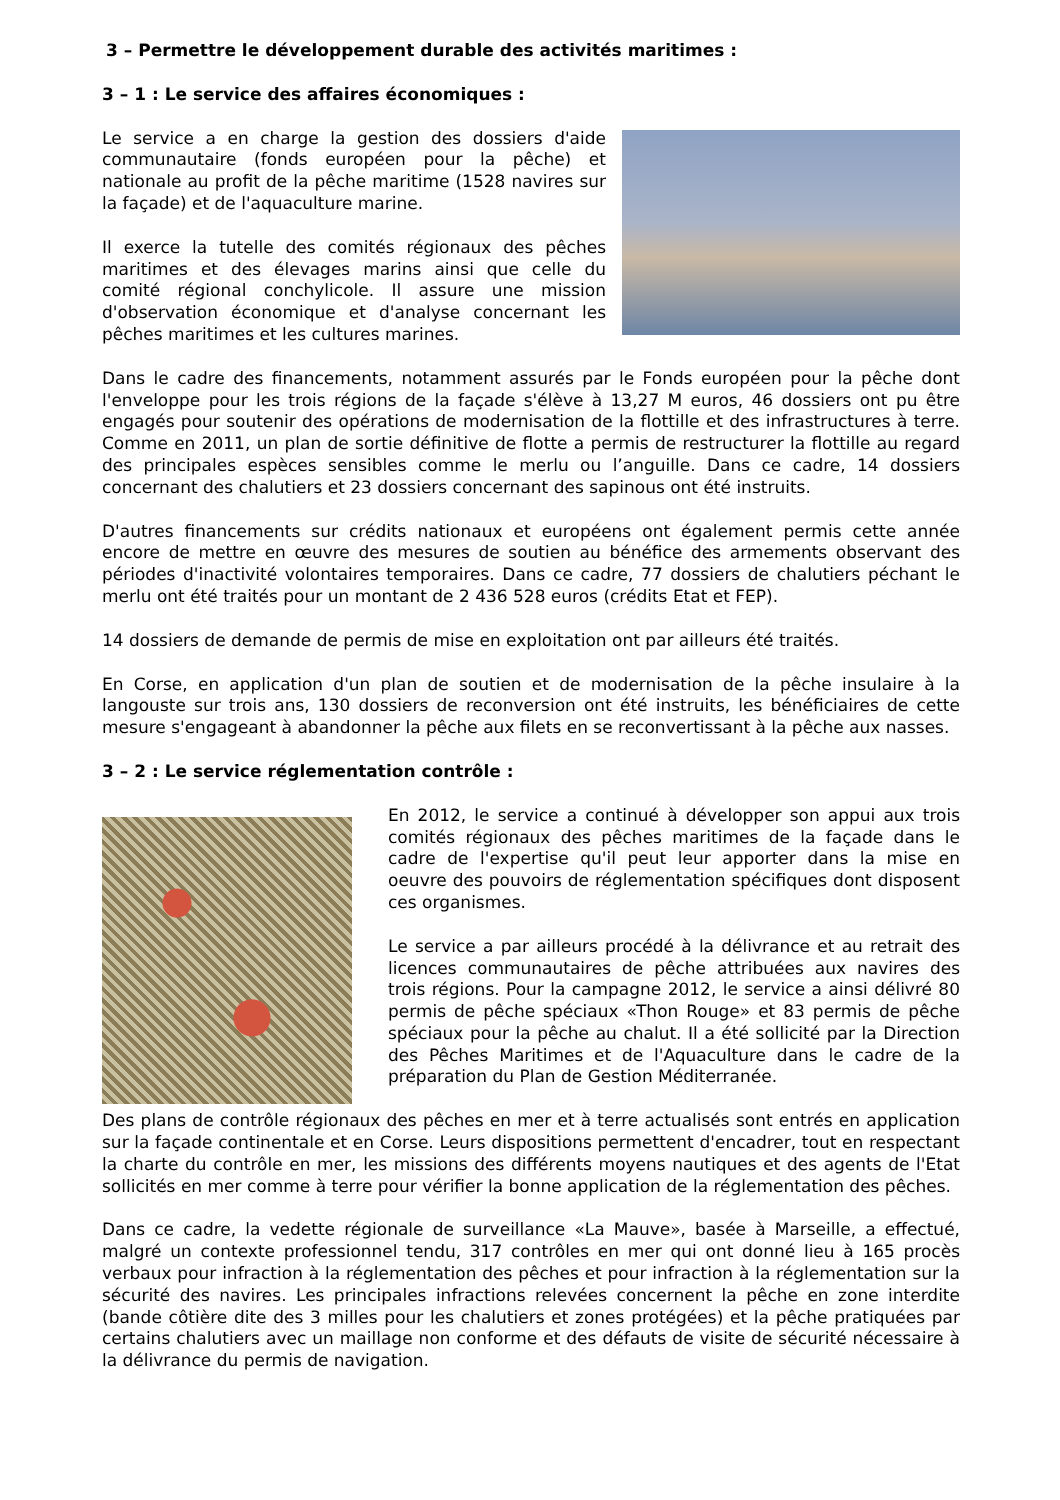3 – Permettre le développement durable des activités maritimes :
3 – 1 : Le service des affaires économiques :
Le service a en charge la gestion des dossiers d'aide communautaire (fonds européen pour la pêche) et nationale au profit de la pêche maritime (1528 navires sur la façade) et de l'aquaculture marine.
Il exerce la tutelle des comités régionaux des pêches maritimes et des élevages marins ainsi que celle du comité régional conchylicole. Il assure une mission d'observation économique et d'analyse concernant les pêches maritimes et les cultures marines.
Dans le cadre des financements, notamment assurés par le Fonds européen pour la pêche dont l'enveloppe pour les trois régions de la façade s'élève à 13,27 M euros, 46 dossiers ont pu être engagés pour soutenir des opérations de modernisation de la flottille et des infrastructures à terre. Comme en 2011, un plan de sortie définitive de flotte a permis de restructurer la flottille au regard des principales espèces sensibles comme le merlu ou l’anguille. Dans ce cadre, 14 dossiers concernant des chalutiers et 23 dossiers concernant des sapinous ont été instruits.
D'autres financements sur crédits nationaux et européens ont également permis cette année encore de mettre en œuvre des mesures de soutien au bénéfice des armements observant des périodes d'inactivité volontaires temporaires. Dans ce cadre, 77 dossiers de chalutiers péchant le merlu ont été traités pour un montant de 2 436 528 euros (crédits Etat et FEP).
14 dossiers de demande de permis de mise en exploitation ont par ailleurs été traités.
En Corse, en application d'un plan de soutien et de modernisation de la pêche insulaire à la langouste sur trois ans, 130 dossiers de reconversion ont été instruits, les bénéficiaires de cette mesure s'engageant à abandonner la pêche aux filets en se reconvertissant à la pêche aux nasses.
3 – 2 : Le service réglementation contrôle :
En 2012, le service a continué à développer son appui aux trois comités régionaux des pêches maritimes de la façade dans le cadre de l'expertise qu'il peut leur apporter dans la mise en oeuvre des pouvoirs de réglementation spécifiques dont disposent ces organismes.
Le service a par ailleurs procédé à la délivrance et au retrait des licences communautaires de pêche attribuées aux navires des trois régions. Pour la campagne 2012, le service a ainsi délivré 80 permis de pêche spéciaux «Thon Rouge» et 83 permis de pêche spéciaux pour la pêche au chalut. Il a été sollicité par la Direction des Pêches Maritimes et de l'Aquaculture dans le cadre de la préparation du Plan de Gestion Méditerranée.
Des plans de contrôle régionaux des pêches en mer et à terre actualisés sont entrés en application sur la façade continentale et en Corse. Leurs dispositions permettent d'encadrer, tout en respectant la charte du contrôle en mer, les missions des différents moyens nautiques et des agents de l'Etat sollicités en mer comme à terre pour vérifier la bonne application de la réglementation des pêches.
Dans ce cadre, la vedette régionale de surveillance «La Mauve», basée à Marseille, a effectué, malgré un contexte professionnel tendu, 317 contrôles en mer qui ont donné lieu à 165 procès verbaux pour infraction à la réglementation des pêches et pour infraction à la réglementation sur la sécurité des navires. Les principales infractions relevées concernent la pêche en zone interdite (bande côtière dite des 3 milles pour les chalutiers et zones protégées) et la pêche pratiquées par certains chalutiers avec un maillage non conforme et des défauts de visite de sécurité nécessaire à la délivrance du permis de navigation.